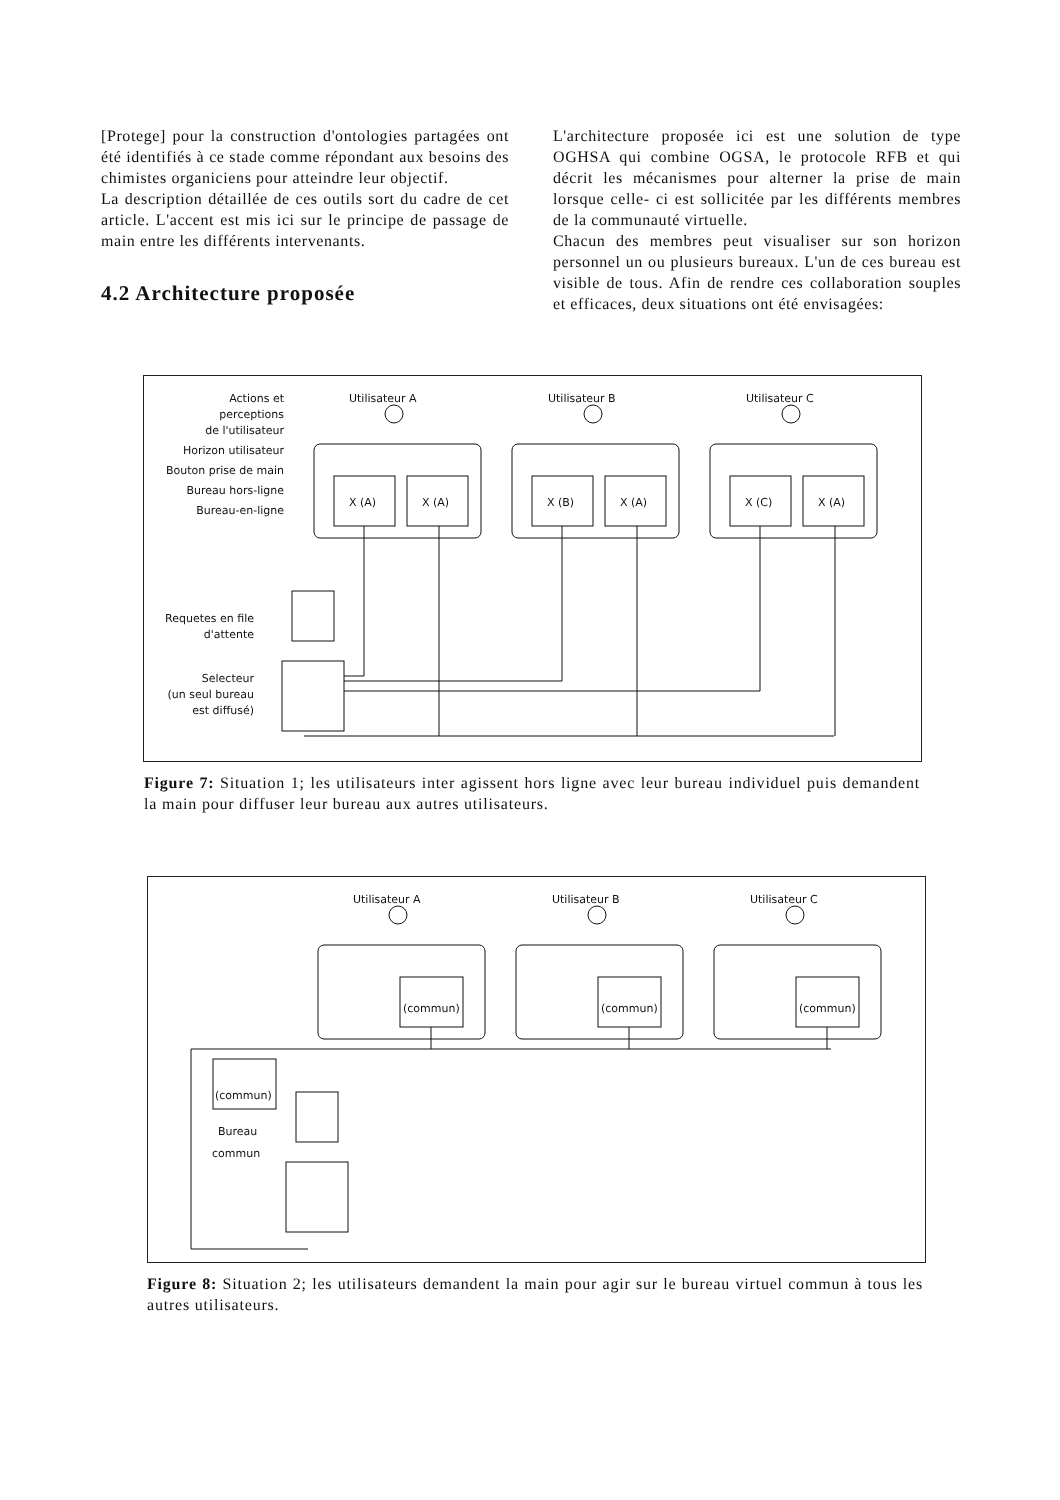[Protege] pour la construction d'ontologies partagées ont été identifiés à ce stade comme répondant aux besoins des chimistes organiciens pour atteindre leur objectif.
La description détaillée de ces outils sort du cadre de cet article. L'accent est mis ici sur le principe de passage de main entre les différents intervenants.
4.2 Architecture proposée
L'architecture proposée ici est une solution de type OGHSA qui combine OGSA, le protocole RFB et qui décrit les mécanismes pour alterner la prise de main lorsque celle- ci est sollicitée par les différents membres de la communauté virtuelle.
Chacun des membres peut visualiser sur son horizon personnel un ou plusieurs bureaux. L'un de ces bureau est visible de tous. Afin de rendre ces collaboration souples et efficaces, deux situations ont été envisagées:
Actions et
perceptions
de l'utilisateur
Horizon utilisateur
Bouton prise de main
Bureau hors-ligne
Bureau-en-ligne
Requetes en file
d'attente
Selecteur
(un seul bureau
est diffusé)
Utilisateur A
Utilisateur B
Utilisateur C
X (A)
X (A)
X (B)
X (A)
X (C)
X (A)
Figure 7: Situation 1; les utilisateurs inter agissent hors ligne avec leur bureau individuel puis demandent la main pour diffuser leur bureau aux autres utilisateurs.
Utilisateur A
(commun)
Utilisateur B
(commun)
Utilisateur C
(commun)
(commun)
Bureau
commun
Figure 8: Situation 2; les utilisateurs demandent la main pour agir sur le bureau virtuel commun à tous les autres utilisateurs.